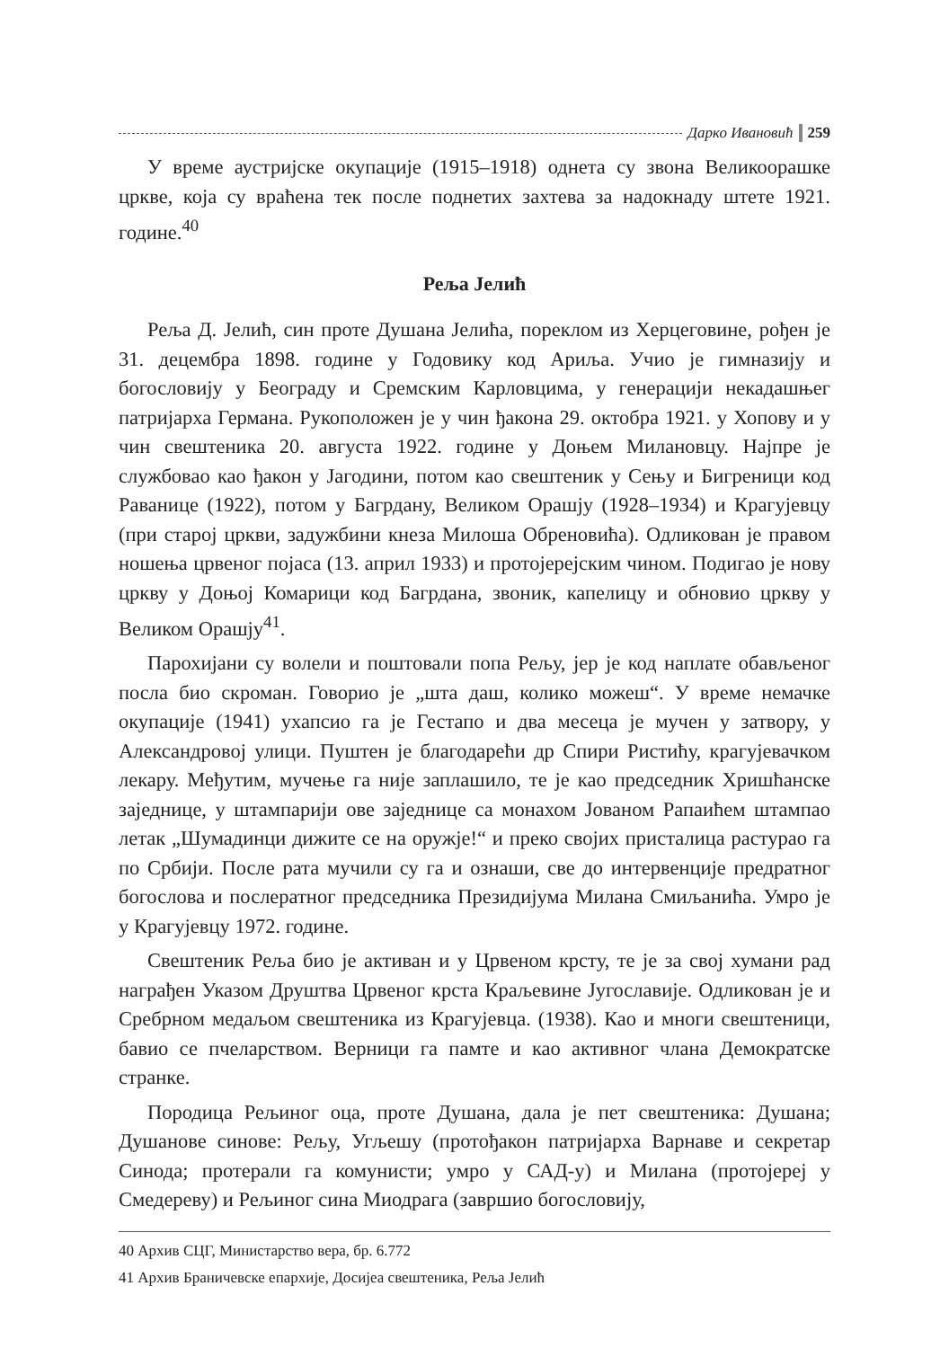Дарко Ивановић 259
У време аустријске окупације (1915–1918) однета су звона Великоорашке цркве, која су враћена тек после поднетих захтева за надокнаду штете 1921. године.<sup>40</sup>
Рељa Јелић
Реља Д. Јелић, син проте Душана Јелића, пореклом из Херцеговине, рођен је 31. децембра 1898. године у Годовику код Ариља. Учио је гимназију и богословију у Београду и Сремским Карловцима, у генерацији некадашњег патријарха Германа. Рукоположен је у чин ђакона 29. октобра 1921. у Хопову и у чин свештеника 20. августа 1922. године у Доњем Милановцу. Најпре је службовао као ђакон у Јагодини, потом као свештеник у Сењу и Бигреници код Раванице (1922), потом у Багрдану, Великом Орашју (1928–1934) и Крагујевцу (при старој цркви, задужбини кнеза Милоша Обреновића). Одликован је правом ношења црвеног појаса (13. април 1933) и протојерејским чином. Подигао је нову цркву у Доњој Комарици код Багрдана, звоник, капелицу и обновио цркву у Великом Орашју<sup>41</sup>.
Парохијани су волели и поштовали попа Рељу, јер је код наплате обављеног посла био скроман. Говорио је „шта даш, колико можеш“. У време немачке окупације (1941) ухапсио га је Гестапо и два месеца је мучен у затвору, у Александровој улици. Пуштен је благодарећи др Спири Ристићу, крагујевачком лекару. Међутим, мучење га није заплашило, те је као председник Хришћанске заједнице, у штампарији ове заједнице са монахом Јованом Рапаићем штампао летак „Шумадинци дижите се на оружје!“ и преко својих присталица растурао га по Србији. После рата мучили су га и ознаши, све до интервенције предратног богослова и послератног председника Президијума Милана Смиљанића. Умро је у Крагујевцу 1972. године.
Свештеник Реља био је активан и у Црвеном крсту, те је за свој хумани рад награђен Указом Друштва Црвеног крста Краљевине Југославије. Одликован је и Сребрном медаљом свештеника из Крагујевца. (1938). Као и многи свештеници, бавио се пчеларством. Верници га памте и као активног члана Демократске странке.
Породица Рељиног оца, проте Душана, дала је пет свештеника: Душана; Душанове синове: Рељу, Угљешу (протођакон патријарха Варнаве и секретар Синода; протерали га комунисти; умро у САД-у) и Милана (протојереј у Смедереву) и Рељиног сина Миодрага (завршио богословију,
40 Архив СЦГ, Министарство вера, бр. 6.772
41 Архив Браничевске епархије, Досијеа свештеника, Реља Јелић